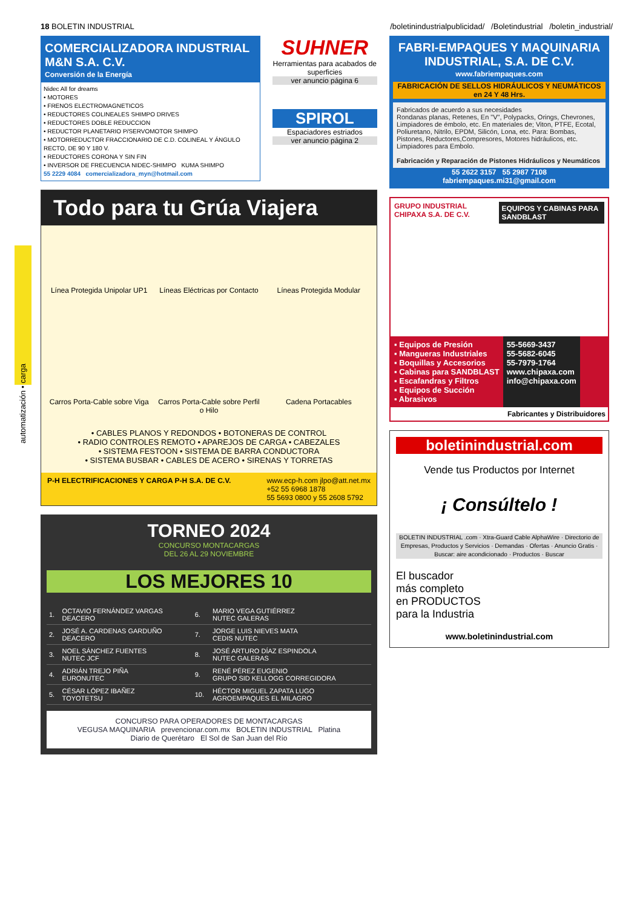automatización • carga
18 BOLETIN INDUSTRIAL /boletinindustrialpublicidad/ /Boletindustrial /boletin_industrial/
COMERCIALIZADORA INDUSTRIAL M&N S.A. C.V.
Conversión de la Energía
Nidec All for dreams
• MOTORES
• FRENOS ELECTROMAGNETICOS
• REDUCTORES COLINEALES SHIMPO DRIVES
• REDUCTORES DOBLE REDUCCION
• REDUCTOR PLANETARIO P/SERVOMOTOR SHIMPO
• MOTORREDUCTOR FRACCIONARIO DE C.D. COLINEAL Y ÁNGULO RECTO, DE 90 Y 180 V.
• REDUCTORES CORONA Y SIN FIN
• INVERSOR DE FRECUENCIA NIDEC-SHIMPO KUMA SHIMPO
55 2229 4084 comercializadora_myn@hotmail.com
SUHNER
Herramientas para acabados de superficies
ver anuncio página 6
SPIROL
Espaciadores estriados
ver anuncio página 2
Todo para tu Grúa Viajera
Línea Protegida Unipolar UP1
Líneas Eléctricas por Contacto
Líneas Protegida Modular
Carros Porta-Cable sobre Viga
Carros Porta-Cable sobre Perfil o Hilo
Cadena Portacables
• CABLES PLANOS Y REDONDOS • BOTONERAS DE CONTROL
• RADIO CONTROLES REMOTO • APAREJOS DE CARGA • CABEZALES
• SISTEMA FESTOON • SISTEMA DE BARRA CONDUCTORA
• SISTEMA BUSBAR • CABLES DE ACERO • SIRENAS Y TORRETAS
P-H ELECTRIFICACIONES Y CARGA P-H S.A. DE C.V. www.ecp-h.com jlpo@att.net.mx
+52 55 6968 1878
55 5693 0800 y 55 2608 5792
TORNEO 2024
CONCURSO MONTACARGAS
DEL 26 AL 29 NOVIEMBRE
LOS MEJORES 10
| 1. | OCTAVIO FERNÁNDEZ VARGAS DEACERO | 6. | MARIO VEGA GUTIÉRREZ NUTEC GALERAS |
| 2. | JOSÉ A. CARDENAS GARDUÑO DEACERO | 7. | JORGE LUIS NIEVES MATA CEDIS NUTEC |
| 3. | NOEL SÁNCHEZ FUENTES NUTEC JCF | 8. | JOSÉ ARTURO DÍAZ ESPINDOLA NUTEC GALERAS |
| 4. | ADRIÁN TREJO PIÑA EURONUTEC | 9. | RENÉ PÉREZ EUGENIO GRUPO SID KELLOGG CORREGIDORA |
| 5. | CÉSAR LÓPEZ IBAÑEZ TOYOTETSU | 10. | HÉCTOR MIGUEL ZAPATA LUGO AGROEMPAQUES EL MILAGRO |
CONCURSO PARA OPERADORES DE MONTACARGAS
VEGUSA MAQUINARIA prevencionar.com.mx BOLETIN INDUSTRIAL Platina
Diario de Querétaro El Sol de San Juan del Río
FABRI-EMPAQUES Y MAQUINARIA INDUSTRIAL, S.A. DE C.V.
www.fabriempaques.com
FABRICACIÓN DE SELLOS HIDRÁULICOS Y NEUMÁTICOS en 24 Y 48 Hrs.
Fabricados de acuerdo a sus necesidades
Rondanas planas, Retenes, En "V", Polypacks, Orings, Chevrones, Limpiadores de émbolo, etc. En materiales de; Viton, PTFE, Ecotal, Poliuretano, Nitrilo, EPDM, Silicón, Lona, etc. Para: Bombas, Pistones, Reductores,Compresores, Motores hidráulicos, etc. Limpiadores para Embolo.
Fabricación y Reparación de Pistones Hidráulicos y Neumáticos
55 2622 3157 55 2987 7108
fabriempaques.mi31@gmail.com
GRUPO INDUSTRIAL CHIPAXA S.A. DE C.V. EQUIPOS Y CABINAS PARA SANDBLAST
▪ Equipos de Presión
▪ Mangueras Industriales
▪ Boquillas y Accesorios
▪ Cabinas para SANDBLAST
▪ Escafandras y Filtros
▪ Equipos de Succión
▪ Abrasivos
55-5669-3437
55-5682-6045
55-7979-1764
www.chipaxa.com
info@chipaxa.com
Fabricantes y Distribuidores
boletinindustrial.com
Vende tus Productos por Internet
¡ Consúltelo !
BOLETIN INDUSTRIAL .com · Xtra-Guard Cable AlphaWire · Directorio de Empresas, Productos y Servicios · Demandas · Ofertas · Anuncio Gratis · Buscar: aire acondicionado · Productos · Buscar
El buscador
más completo
en PRODUCTOS
para la Industria
www.boletinindustrial.com